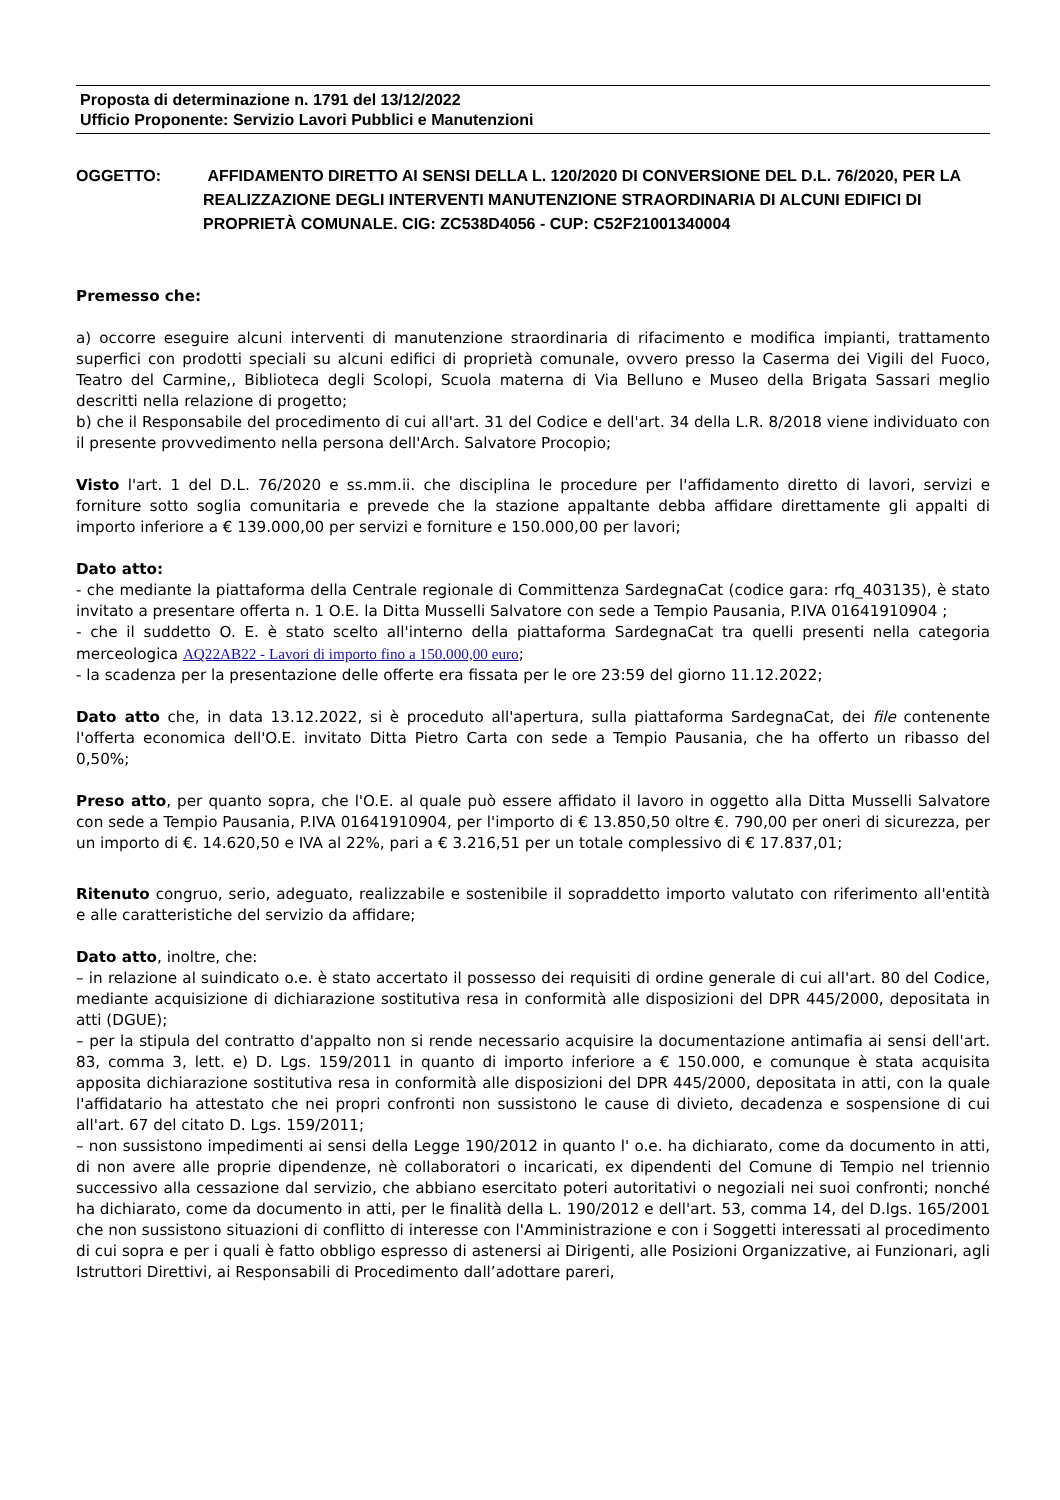Proposta di determinazione n. 1791 del 13/12/2022
Ufficio Proponente: Servizio Lavori Pubblici e Manutenzioni
OGGETTO: AFFIDAMENTO DIRETTO AI SENSI DELLA L. 120/2020 DI CONVERSIONE DEL D.L. 76/2020, PER LA REALIZZAZIONE DEGLI INTERVENTI MANUTENZIONE STRAORDINARIA DI ALCUNI EDIFICI DI PROPRIETÀ COMUNALE. CIG: ZC538D4056 - CUP: C52F21001340004
Premesso che:
a) occorre eseguire alcuni interventi di manutenzione straordinaria di rifacimento e modifica impianti, trattamento superfici con prodotti speciali su alcuni edifici di proprietà comunale, ovvero presso la Caserma dei Vigili del Fuoco, Teatro del Carmine,, Biblioteca degli Scolopi, Scuola materna di Via Belluno e Museo della Brigata Sassari meglio descritti nella relazione di progetto;
b) che il Responsabile del procedimento di cui all'art. 31 del Codice e dell'art. 34 della L.R. 8/2018 viene individuato con il presente provvedimento nella persona dell'Arch. Salvatore Procopio;
Visto l'art. 1 del D.L. 76/2020 e ss.mm.ii. che disciplina le procedure per l'affidamento diretto di lavori, servizi e forniture sotto soglia comunitaria e prevede che la stazione appaltante debba affidare direttamente gli appalti di importo inferiore a € 139.000,00 per servizi e forniture e 150.000,00 per lavori;
Dato atto:
- che mediante la piattaforma della Centrale regionale di Committenza SardegnaCat (codice gara: rfq_403135), è stato invitato a presentare offerta n. 1 O.E. la Ditta Musselli Salvatore con sede a Tempio Pausania, P.IVA 01641910904 ;
- che il suddetto O. E. è stato scelto all'interno della piattaforma SardegnaCat tra quelli presenti nella categoria merceologica AQ22AB22 - Lavori di importo fino a 150.000,00 euro;
- la scadenza per la presentazione delle offerte era fissata per le ore 23:59 del giorno 11.12.2022;
Dato atto che, in data 13.12.2022, si è proceduto all'apertura, sulla piattaforma SardegnaCat, dei file contenente l'offerta economica dell'O.E. invitato Ditta Pietro Carta con sede a Tempio Pausania, che ha offerto un ribasso del 0,50%;
Preso atto, per quanto sopra, che l'O.E. al quale può essere affidato il lavoro in oggetto alla Ditta Musselli Salvatore con sede a Tempio Pausania, P.IVA 01641910904, per l'importo di € 13.850,50 oltre €. 790,00 per oneri di sicurezza, per un importo di €. 14.620,50 e IVA al 22%, pari a € 3.216,51 per un totale complessivo di € 17.837,01;
Ritenuto congruo, serio, adeguato, realizzabile e sostenibile il sopraddetto importo valutato con riferimento all'entità e alle caratteristiche del servizio da affidare;
Dato atto, inoltre, che:
– in relazione al suindicato o.e. è stato accertato il possesso dei requisiti di ordine generale di cui all'art. 80 del Codice, mediante acquisizione di dichiarazione sostitutiva resa in conformità alle disposizioni del DPR 445/2000, depositata in atti (DGUE);
– per la stipula del contratto d'appalto non si rende necessario acquisire la documentazione antimafia ai sensi dell'art. 83, comma 3, lett. e) D. Lgs. 159/2011 in quanto di importo inferiore a € 150.000, e comunque è stata acquisita apposita dichiarazione sostitutiva resa in conformità alle disposizioni del DPR 445/2000, depositata in atti, con la quale l'affidatario ha attestato che nei propri confronti non sussistono le cause di divieto, decadenza e sospensione di cui all'art. 67 del citato D. Lgs. 159/2011;
– non sussistono impedimenti ai sensi della Legge 190/2012 in quanto l' o.e. ha dichiarato, come da documento in atti, di non avere alle proprie dipendenze, nè collaboratori o incaricati, ex dipendenti del Comune di Tempio nel triennio successivo alla cessazione dal servizio, che abbiano esercitato poteri autoritativi o negoziali nei suoi confronti; nonché ha dichiarato, come da documento in atti, per le finalità della L. 190/2012 e dell'art. 53, comma 14, del D.lgs. 165/2001 che non sussistono situazioni di conflitto di interesse con l'Amministrazione e con i Soggetti interessati al procedimento di cui sopra e per i quali è fatto obbligo espresso di astenersi ai Dirigenti, alle Posizioni Organizzative, ai Funzionari, agli Istruttori Direttivi, ai Responsabili di Procedimento dall’adottare pareri,